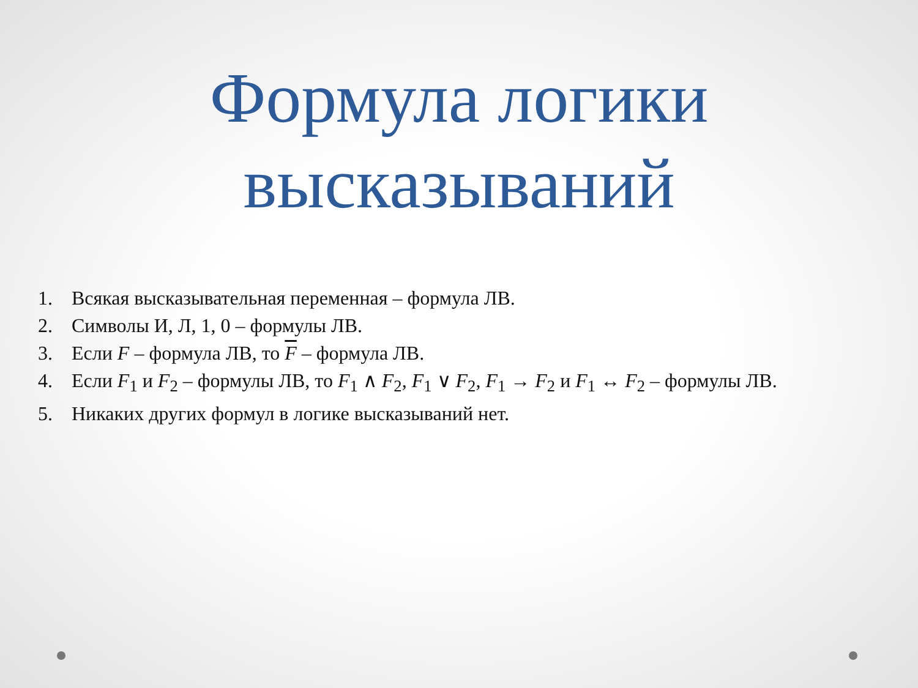Формула логики
высказываний
1. Всякая высказывательная переменная – формула ЛВ.
2. Символы И, Л, 1, 0 – формулы ЛВ.
3. Если F – формула ЛВ, то F – формула ЛВ.
4. Если F<sub>1</sub> и F<sub>2</sub> – формулы ЛВ, то F<sub>1</sub> ∧ F<sub>2</sub>, F<sub>1</sub> ∨ F<sub>2</sub>, F<sub>1</sub> → F<sub>2</sub> и F<sub>1</sub> ↔ F<sub>2</sub> – формулы ЛВ.
5. Никаких других формул в логике высказываний нет.